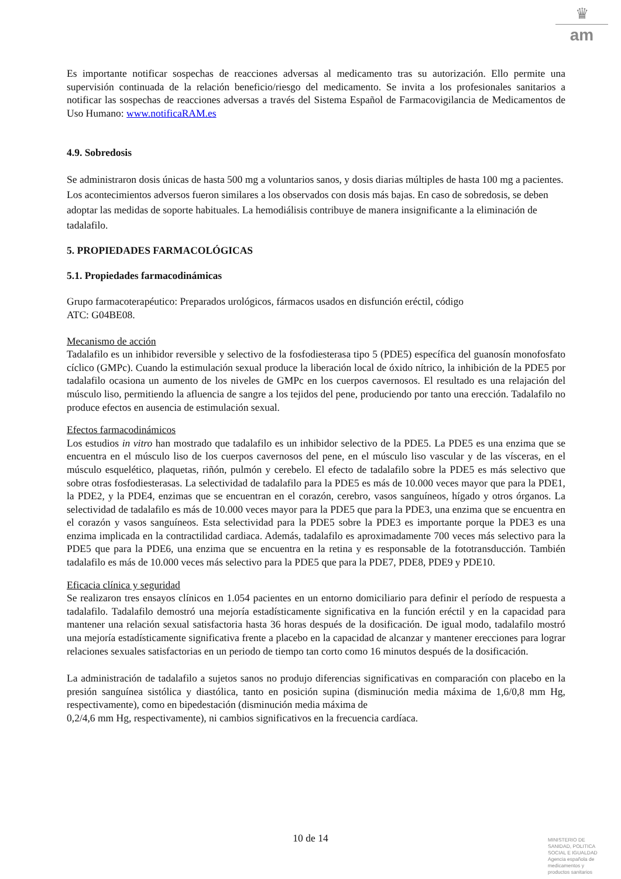♛
am
Es importante notificar sospechas de reacciones adversas al medicamento tras su autorización. Ello permite una supervisión continuada de la relación beneficio/riesgo del medicamento. Se invita a los profesionales sanitarios a notificar las sospechas de reacciones adversas a través del Sistema Español de Farmacovigilancia de Medicamentos de Uso Humano: www.notificaRAM.es
4.9. Sobredosis
Se administraron dosis únicas de hasta 500 mg a voluntarios sanos, y dosis diarias múltiples de hasta 100 mg a pacientes. Los acontecimientos adversos fueron similares a los observados con dosis más bajas. En caso de sobredosis, se deben adoptar las medidas de soporte habituales. La hemodiálisis contribuye de manera insignificante a la eliminación de tadalafilo.
5. PROPIEDADES FARMACOLÓGICAS
5.1. Propiedades farmacodinámicas
Grupo farmacoterapéutico: Preparados urológicos, fármacos usados en disfunción eréctil, código
ATC: G04BE08.
Mecanismo de acción
Tadalafilo es un inhibidor reversible y selectivo de la fosfodiesterasa tipo 5 (PDE5) específica del guanosín monofosfato cíclico (GMPc). Cuando la estimulación sexual produce la liberación local de óxido nítrico, la inhibición de la PDE5 por tadalafilo ocasiona un aumento de los niveles de GMPc en los cuerpos cavernosos. El resultado es una relajación del músculo liso, permitiendo la afluencia de sangre a los tejidos del pene, produciendo por tanto una erección. Tadalafilo no produce efectos en ausencia de estimulación sexual.
Efectos farmacodinámicos
Los estudios in vitro han mostrado que tadalafilo es un inhibidor selectivo de la PDE5. La PDE5 es una enzima que se encuentra en el músculo liso de los cuerpos cavernosos del pene, en el músculo liso vascular y de las vísceras, en el músculo esquelético, plaquetas, riñón, pulmón y cerebelo. El efecto de tadalafilo sobre la PDE5 es más selectivo que sobre otras fosfodiesterasas. La selectividad de tadalafilo para la PDE5 es más de 10.000 veces mayor que para la PDE1, la PDE2, y la PDE4, enzimas que se encuentran en el corazón, cerebro, vasos sanguíneos, hígado y otros órganos. La selectividad de tadalafilo es más de 10.000 veces mayor para la PDE5 que para la PDE3, una enzima que se encuentra en el corazón y vasos sanguíneos. Esta selectividad para la PDE5 sobre la PDE3 es importante porque la PDE3 es una enzima implicada en la contractilidad cardiaca. Además, tadalafilo es aproximadamente 700 veces más selectivo para la PDE5 que para la PDE6, una enzima que se encuentra en la retina y es responsable de la fototransducción. También tadalafilo es más de 10.000 veces más selectivo para la PDE5 que para la PDE7, PDE8, PDE9 y PDE10.
Eficacia clínica y seguridad
Se realizaron tres ensayos clínicos en 1.054 pacientes en un entorno domiciliario para definir el período de respuesta a tadalafilo. Tadalafilo demostró una mejoría estadísticamente significativa en la función eréctil y en la capacidad para mantener una relación sexual satisfactoria hasta 36 horas después de la dosificación. De igual modo, tadalafilo mostró una mejoría estadísticamente significativa frente a placebo en la capacidad de alcanzar y mantener erecciones para lograr relaciones sexuales satisfactorias en un periodo de tiempo tan corto como 16 minutos después de la dosificación.
La administración de tadalafilo a sujetos sanos no produjo diferencias significativas en comparación con placebo en la presión sanguínea sistólica y diastólica, tanto en posición supina (disminución media máxima de 1,6/0,8 mm Hg, respectivamente), como en bipedestación (disminución media máxima de
0,2/4,6 mm Hg, respectivamente), ni cambios significativos en la frecuencia cardíaca.
10 de 14
MINISTERIO DE
SANIDAD, POLITICA
SOCIAL E IGUALDAD
Agencia española de
medicamentos y
productos sanitarios